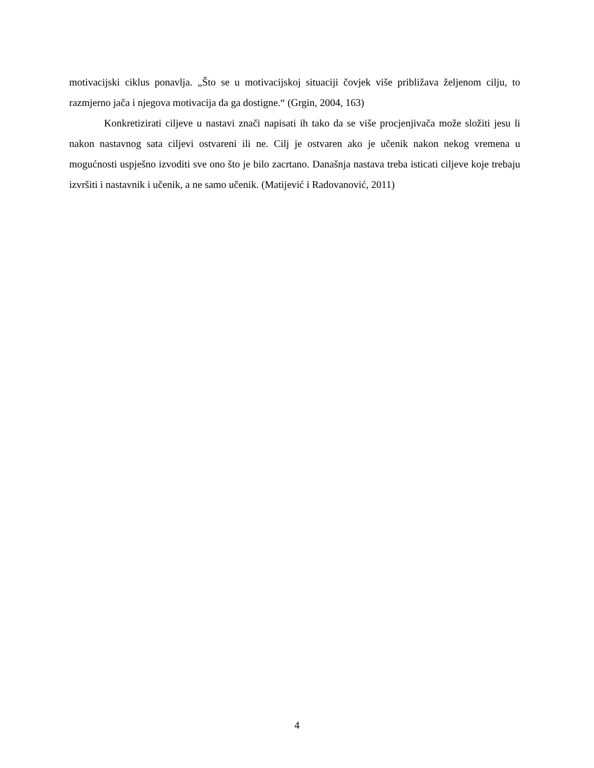motivacijski ciklus ponavlja. „Što se u motivacijskoj situaciji čovjek više približava željenom cilju, to razmjerno jača i njegova motivacija da ga dostigne.“ (Grgin, 2004, 163)
Konkretizirati ciljeve u nastavi znači napisati ih tako da se više procjenjivača može složiti jesu li nakon nastavnog sata ciljevi ostvareni ili ne. Cilj je ostvaren ako je učenik nakon nekog vremena u mogućnosti uspješno izvoditi sve ono što je bilo zacrtano. Današnja nastava treba isticati ciljeve koje trebaju izvršiti i nastavnik i učenik, a ne samo učenik. (Matijević i Radovanović, 2011)
4